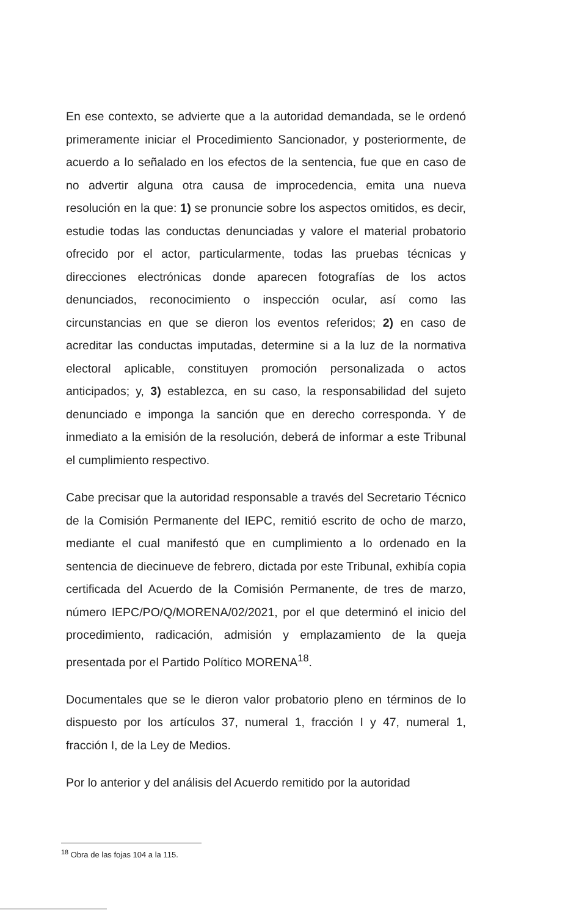En ese contexto, se advierte que a la autoridad demandada, se le ordenó primeramente iniciar el Procedimiento Sancionador, y posteriormente, de acuerdo a lo señalado en los efectos de la sentencia, fue que en caso de no advertir alguna otra causa de improcedencia, emita una nueva resolución en la que: 1) se pronuncie sobre los aspectos omitidos, es decir, estudie todas las conductas denunciadas y valore el material probatorio ofrecido por el actor, particularmente, todas las pruebas técnicas y direcciones electrónicas donde aparecen fotografías de los actos denunciados, reconocimiento o inspección ocular, así como las circunstancias en que se dieron los eventos referidos; 2) en caso de acreditar las conductas imputadas, determine si a la luz de la normativa electoral aplicable, constituyen promoción personalizada o actos anticipados; y, 3) establezca, en su caso, la responsabilidad del sujeto denunciado e imponga la sanción que en derecho corresponda. Y de inmediato a la emisión de la resolución, deberá de informar a este Tribunal el cumplimiento respectivo.
Cabe precisar que la autoridad responsable a través del Secretario Técnico de la Comisión Permanente del IEPC, remitió escrito de ocho de marzo, mediante el cual manifestó que en cumplimiento a lo ordenado en la sentencia de diecinueve de febrero, dictada por este Tribunal, exhibía copia certificada del Acuerdo de la Comisión Permanente, de tres de marzo, número IEPC/PO/Q/MORENA/02/2021, por el que determinó el inicio del procedimiento, radicación, admisión y emplazamiento de la queja presentada por el Partido Político MORENA<sup>18</sup>.
Documentales que se le dieron valor probatorio pleno en términos de lo dispuesto por los artículos 37, numeral 1, fracción I y 47, numeral 1, fracción I, de la Ley de Medios.
Por lo anterior y del análisis del Acuerdo remitido por la autoridad
<sup>18</sup> Obra de las fojas 104 a la 115.